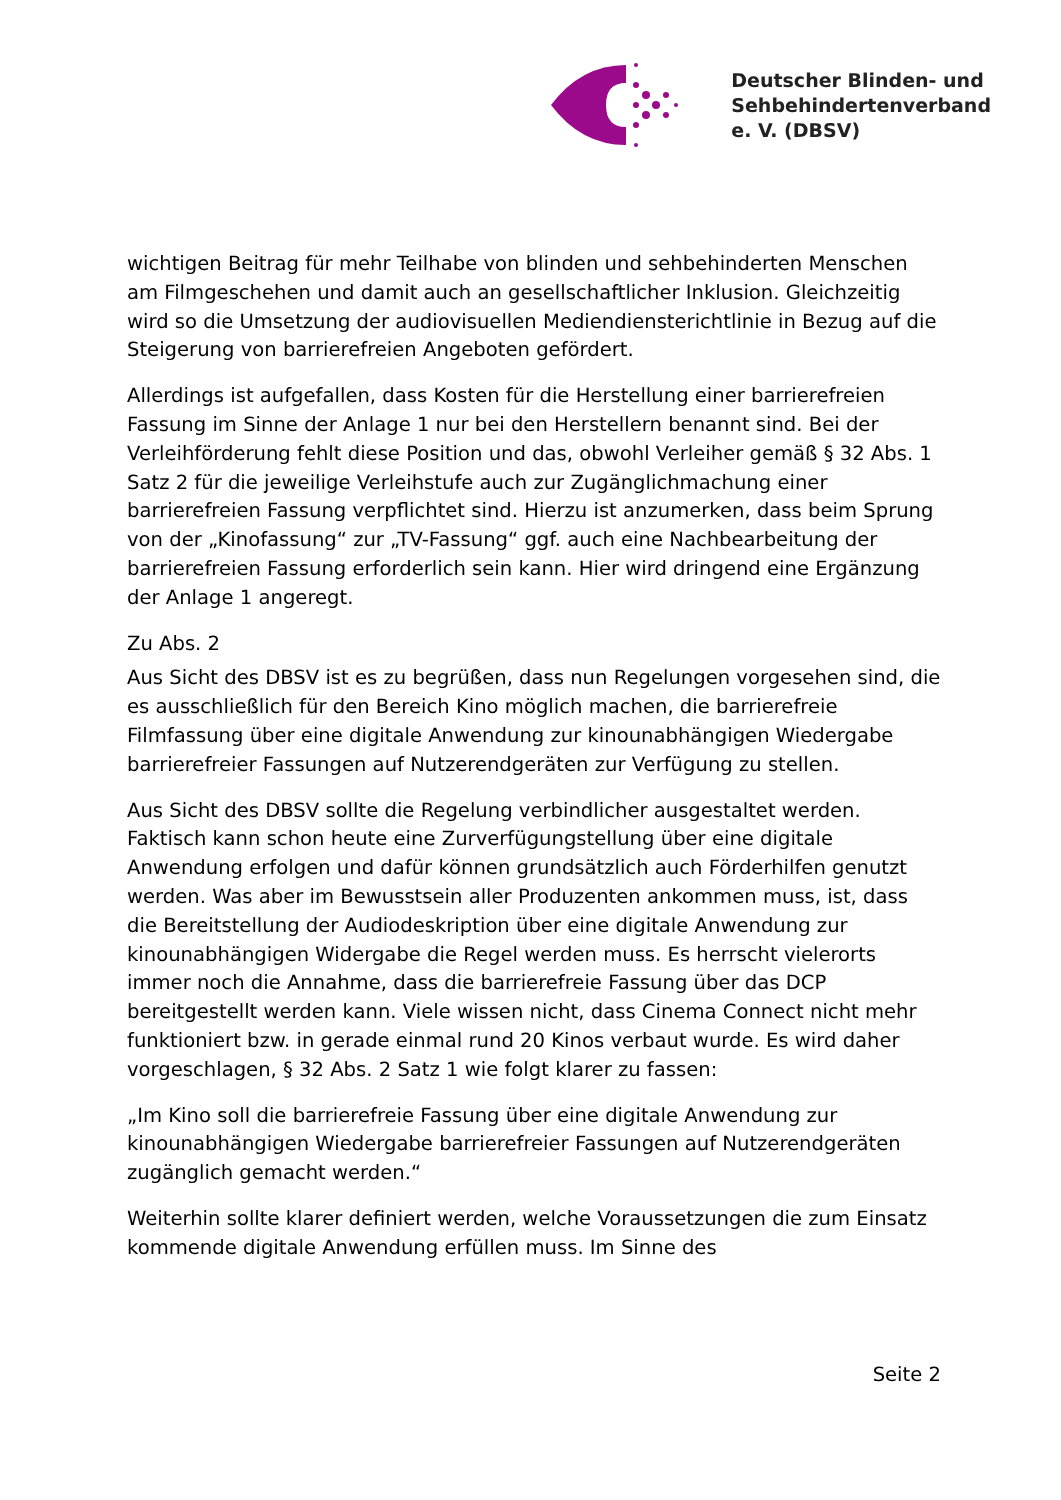Deutscher Blinden- und
Sehbehindertenverband
e. V. (DBSV)
wichtigen Beitrag für mehr Teilhabe von blinden und sehbehinderten Menschen am Filmgeschehen und damit auch an gesellschaftlicher Inklusion. Gleichzeitig wird so die Umsetzung der audiovisuellen Mediendiensterichtlinie in Bezug auf die Steigerung von barrierefreien Angeboten gefördert.
Allerdings ist aufgefallen, dass Kosten für die Herstellung einer barrierefreien Fassung im Sinne der Anlage 1 nur bei den Herstellern benannt sind. Bei der Verleihförderung fehlt diese Position und das, obwohl Verleiher gemäß § 32 Abs. 1 Satz 2 für die jeweilige Verleihstufe auch zur Zugänglichmachung einer barrierefreien Fassung verpflichtet sind. Hierzu ist anzumerken, dass beim Sprung von der „Kinofassung“ zur „TV-Fassung“ ggf. auch eine Nachbearbeitung der barrierefreien Fassung erforderlich sein kann. Hier wird dringend eine Ergänzung der Anlage 1 angeregt.
Zu Abs. 2
Aus Sicht des DBSV ist es zu begrüßen, dass nun Regelungen vorgesehen sind, die es ausschließlich für den Bereich Kino möglich machen, die barrierefreie Filmfassung über eine digitale Anwendung zur kinounabhängigen Wiedergabe barrierefreier Fassungen auf Nutzerendgeräten zur Verfügung zu stellen.
Aus Sicht des DBSV sollte die Regelung verbindlicher ausgestaltet werden. Faktisch kann schon heute eine Zurverfügungstellung über eine digitale Anwendung erfolgen und dafür können grundsätzlich auch Förderhilfen genutzt werden. Was aber im Bewusstsein aller Produzenten ankommen muss, ist, dass die Bereitstellung der Audiodeskription über eine digitale Anwendung zur kinounabhängigen Widergabe die Regel werden muss. Es herrscht vielerorts immer noch die Annahme, dass die barrierefreie Fassung über das DCP bereitgestellt werden kann. Viele wissen nicht, dass Cinema Connect nicht mehr funktioniert bzw. in gerade einmal rund 20 Kinos verbaut wurde. Es wird daher vorgeschlagen, § 32 Abs. 2 Satz 1 wie folgt klarer zu fassen:
„Im Kino soll die barrierefreie Fassung über eine digitale Anwendung zur kinounabhängigen Wiedergabe barrierefreier Fassungen auf Nutzerendgeräten zugänglich gemacht werden.“
Weiterhin sollte klarer definiert werden, welche Voraussetzungen die zum Einsatz kommende digitale Anwendung erfüllen muss. Im Sinne des
Seite 2